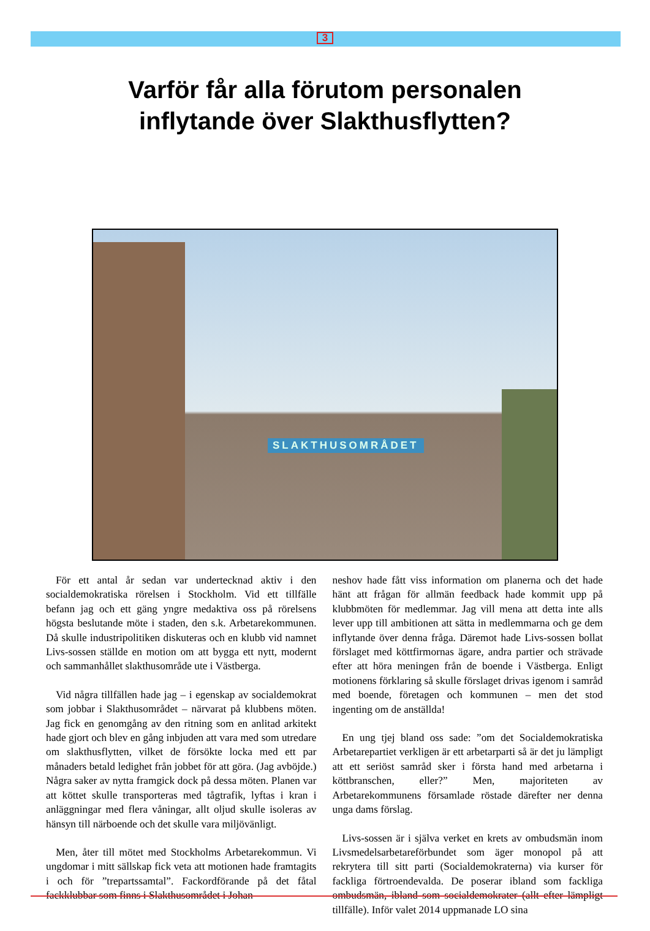3
Varför får alla förutom personalen
inflytande över Slakthusflytten?
SLAKTHUSOMRÅDET
För ett antal år sedan var undertecknad aktiv i den socialdemokratiska rörelsen i Stockholm. Vid ett tillfälle befann jag och ett gäng yngre medaktiva oss på rörelsens högsta beslutande möte i staden, den s.k. Arbetarekommunen. Då skulle industripolitiken diskuteras och en klubb vid namnet Livs-sossen ställde en motion om att bygga ett nytt, modernt och sammanhållet slakthusområde ute i Västberga.
Vid några tillfällen hade jag – i egenskap av socialdemokrat som jobbar i Slakthusområdet – närvarat på klubbens möten. Jag fick en genomgång av den ritning som en anlitad arkitekt hade gjort och blev en gång inbjuden att vara med som utredare om slakthusflytten, vilket de försökte locka med ett par månaders betald ledighet från jobbet för att göra. (Jag avböjde.) Några saker av nytta framgick dock på dessa möten. Planen var att köttet skulle transporteras med tågtrafik, lyftas i kran i anläggningar med flera våningar, allt oljud skulle isoleras av hänsyn till närboende och det skulle vara miljövänligt.
Men, åter till mötet med Stockholms Arbetarekommun. Vi ungdomar i mitt sällskap fick veta att motionen hade framtagits i och för ”trepartssamtal”. Fackordförande på det fåtal fackklubbar som finns i Slakthusområdet i Johan-
neshov hade fått viss information om planerna och det hade hänt att frågan för allmän feedback hade kommit upp på klubbmöten för medlemmar. Jag vill mena att detta inte alls lever upp till ambitionen att sätta in medlemmarna och ge dem inflytande över denna fråga. Däremot hade Livs-sossen bollat förslaget med köttfirmornas ägare, andra partier och strävade efter att höra meningen från de boende i Västberga. Enligt motionens förklaring så skulle förslaget drivas igenom i samråd med boende, företagen och kommunen – men det stod ingenting om de anställda!
En ung tjej bland oss sade: ”om det Socialdemokratiska Arbetarepartiet verkligen är ett arbetarparti så är det ju lämpligt att ett seriöst samråd sker i första hand med arbetarna i köttbranschen, eller?” Men, majoriteten av Arbetarekommunens församlade röstade därefter ner denna unga dams förslag.
Livs-sossen är i själva verket en krets av ombudsmän inom Livsmedelsarbetareförbundet som äger monopol på att rekrytera till sitt parti (Socialdemokraterna) via kurser för fackliga förtroendevalda. De poserar ibland som fackliga ombudsmän, ibland som socialdemokrater (allt efter lämpligt tillfälle). Inför valet 2014 uppmanade LO sina